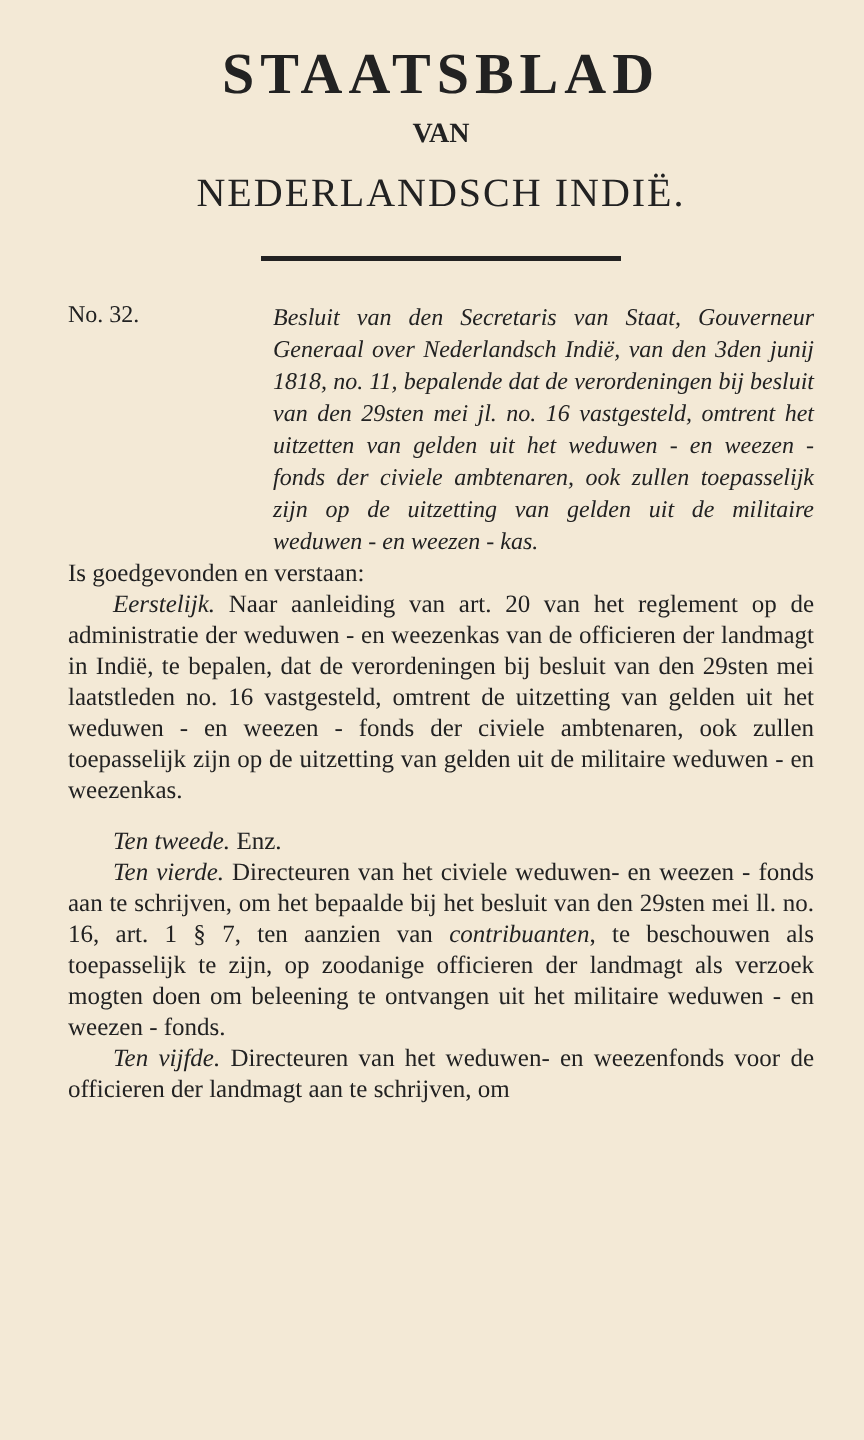STAATSBLAD
VAN
NEDERLANDSCH INDIË.
No. 32.
Besluit van den Secretaris van Staat, Gouverneur Generaal over Nederlandsch Indië, van den 3den junij 1818, no. 11, bepalende dat de verordeningen bij besluit van den 29sten mei jl. no. 16 vastgesteld, omtrent het uitzetten van gelden uit het weduwen - en weezen - fonds der civiele ambtenaren, ook zullen toepasselijk zijn op de uitzetting van gelden uit de militaire weduwen - en weezen - kas.
Is goedgevonden en verstaan:
Eerstelijk. Naar aanleiding van art. 20 van het reglement op de administratie der weduwen - en weezenkas van de officieren der landmagt in Indië, te bepalen, dat de verordeningen bij besluit van den 29sten mei laatstleden no. 16 vastgesteld, omtrent de uitzetting van gelden uit het weduwen - en weezen - fonds der civiele ambtenaren, ook zullen toepasselijk zijn op de uitzetting van gelden uit de militaire weduwen - en weezenkas.
Ten tweede. Enz.
Ten vierde. Directeuren van het civiele weduwen- en weezen - fonds aan te schrijven, om het bepaalde bij het besluit van den 29sten mei ll. no. 16, art. 1 § 7, ten aanzien van contribuanten, te beschouwen als toepasselijk te zijn, op zoodanige officieren der landmagt als verzoek mogten doen om beleening te ontvangen uit het militaire weduwen - en weezen - fonds.
Ten vijfde. Directeuren van het weduwen- en weezenfonds voor de officieren der landmagt aan te schrijven, om